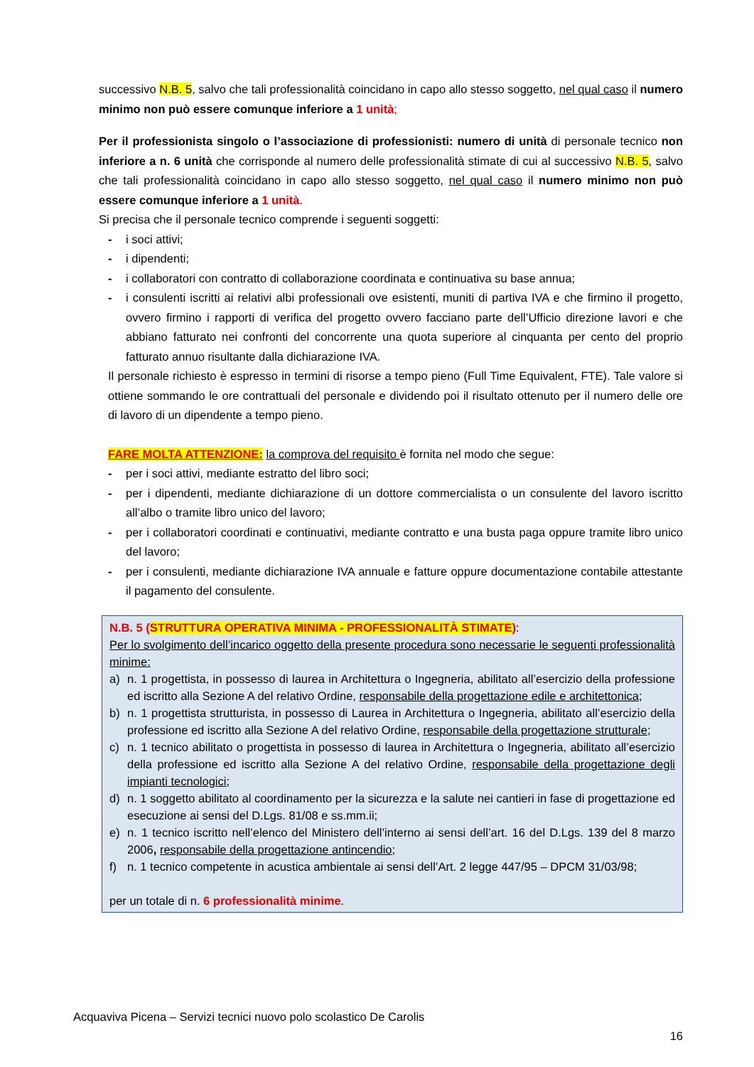successivo N.B. 5, salvo che tali professionalità coincidano in capo allo stesso soggetto, nel qual caso il numero minimo non può essere comunque inferiore a 1 unità;
Per il professionista singolo o l’associazione di professionisti: numero di unità di personale tecnico non inferiore a n. 6 unità che corrisponde al numero delle professionalità stimate di cui al successivo N.B. 5, salvo che tali professionalità coincidano in capo allo stesso soggetto, nel qual caso il numero minimo non può essere comunque inferiore a 1 unità.
Si precisa che il personale tecnico comprende i seguenti soggetti:
- i soci attivi;
- i dipendenti;
- i collaboratori con contratto di collaborazione coordinata e continuativa su base annua;
- i consulenti iscritti ai relativi albi professionali ove esistenti, muniti di partiva IVA e che firmino il progetto, ovvero firmino i rapporti di verifica del progetto ovvero facciano parte dell’Ufficio direzione lavori e che abbiano fatturato nei confronti del concorrente una quota superiore al cinquanta per cento del proprio fatturato annuo risultante dalla dichiarazione IVA.
Il personale richiesto è espresso in termini di risorse a tempo pieno (Full Time Equivalent, FTE). Tale valore si ottiene sommando le ore contrattuali del personale e dividendo poi il risultato ottenuto per il numero delle ore di lavoro di un dipendente a tempo pieno.
FARE MOLTA ATTENZIONE: la comprova del requisito è fornita nel modo che segue:
- per i soci attivi, mediante estratto del libro soci;
- per i dipendenti, mediante dichiarazione di un dottore commercialista o un consulente del lavoro iscritto all’albo o tramite libro unico del lavoro;
- per i collaboratori coordinati e continuativi, mediante contratto e una busta paga oppure tramite libro unico del lavoro;
- per i consulenti, mediante dichiarazione IVA annuale e fatture oppure documentazione contabile attestante il pagamento del consulente.
N.B. 5 (STRUTTURA OPERATIVA MINIMA - PROFESSIONALITÀ STIMATE):
Per lo svolgimento dell’incarico oggetto della presente procedura sono necessarie le seguenti professionalità minime:
a) n. 1 progettista, in possesso di laurea in Architettura o Ingegneria, abilitato all’esercizio della professione ed iscritto alla Sezione A del relativo Ordine, responsabile della progettazione edile e architettonica;
b) n. 1 progettista strutturista, in possesso di Laurea in Architettura o Ingegneria, abilitato all’esercizio della professione ed iscritto alla Sezione A del relativo Ordine, responsabile della progettazione strutturale;
c) n. 1 tecnico abilitato o progettista in possesso di laurea in Architettura o Ingegneria, abilitato all’esercizio della professione ed iscritto alla Sezione A del relativo Ordine, responsabile della progettazione degli impianti tecnologici;
d) n. 1 soggetto abilitato al coordinamento per la sicurezza e la salute nei cantieri in fase di progettazione ed esecuzione ai sensi del D.Lgs. 81/08 e ss.mm.ii;
e) n. 1 tecnico iscritto nell’elenco del Ministero dell’interno ai sensi dell’art. 16 del D.Lgs. 139 del 8 marzo 2006, responsabile della progettazione antincendio;
f) n. 1 tecnico competente in acustica ambientale ai sensi dell’Art. 2 legge 447/95 – DPCM 31/03/98;
per un totale di n. 6 professionalità minime.
Acquaviva Picena – Servizi tecnici nuovo polo scolastico De Carolis
16